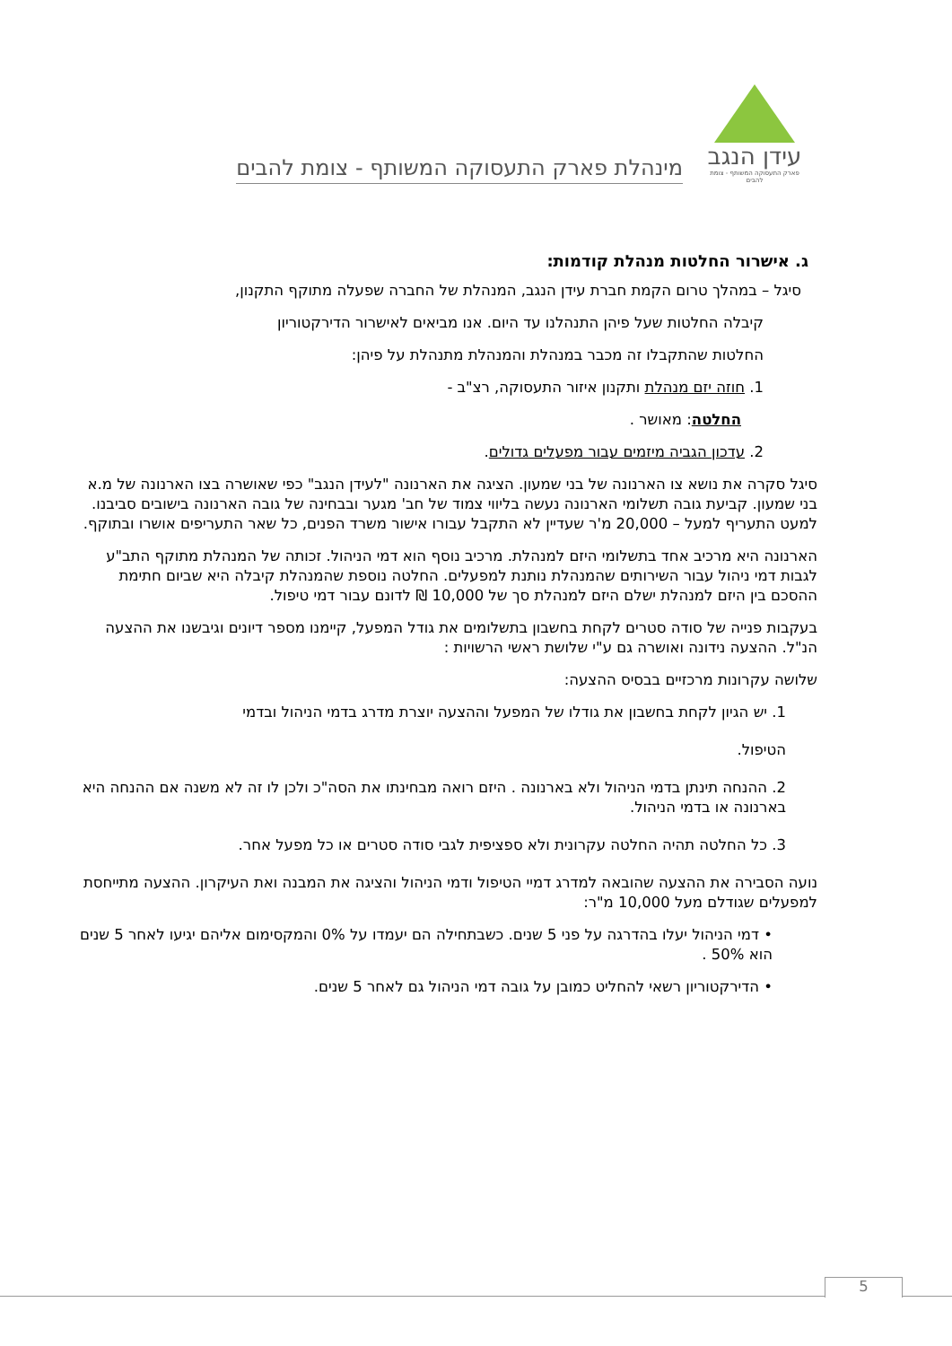עידן הנגב
פארק התעסוקה המשותף - צומת להבים
מינהלת פארק התעסוקה המשותף - צומת להבים
ג. אישרור החלטות מנהלת קודמות:
סיגל – במהלך טרום הקמת חברת עידן הנגב, המנהלת של החברה שפעלה מתוקף התקנון,
קיבלה החלטות שעל פיהן התנהלנו עד היום. אנו מביאים לאישרור הדירקטוריון
החלטות שהתקבלו זה מכבר במנהלת והמנהלת מתנהלת על פיהן:
1. חוזה יזם מנהלת ותקנון איזור התעסוקה, רצ"ב -
החלטה: מאושר .
2. עדכון הגביה מיזמים עבור מפעלים גדולים.
סיגל סקרה את נושא צו הארנונה של בני שמעון. הציגה את הארנונה "לעידן הנגב" כפי שאושרה בצו הארנונה של מ.א בני שמעון. קביעת גובה תשלומי הארנונה נעשה בליווי צמוד של חב' מגער ובבחינה של גובה הארנונה בישובים סביבנו. למעט התעריף למעל – 20,000 מ'ר שעדיין לא התקבל עבורו אישור משרד הפנים, כל שאר התעריפים אושרו ובתוקף.
הארנונה היא מרכיב אחד בתשלומי היזם למנהלת. מרכיב נוסף הוא דמי הניהול. זכותה של המנהלת מתוקף התב"ע לגבות דמי ניהול עבור השירותים שהמנהלת נותנת למפעלים. החלטה נוספת שהמנהלת קיבלה היא שביום חתימת ההסכם בין היזם למנהלת ישלם היזם למנהלת סך של 10,000 ₪ לדונם עבור דמי טיפול.
בעקבות פנייה של סודה סטרים לקחת בחשבון בתשלומים את גודל המפעל, קיימנו מספר דיונים וגיבשנו את ההצעה הנ"ל. ההצעה נידונה ואושרה גם ע"י שלושת ראשי הרשויות :
שלושה עקרונות מרכזיים בבסיס ההצעה:
1. יש הגיון לקחת בחשבון את גודלו של המפעל וההצעה יוצרת מדרג בדמי הניהול ובדמי
הטיפול.
2. ההנחה תינתן בדמי הניהול ולא בארנונה . היזם רואה מבחינתו את הסה"כ ולכן לו זה לא משנה אם ההנחה היא בארנונה או בדמי הניהול.
3. כל החלטה תהיה החלטה עקרונית ולא ספציפית לגבי סודה סטרים או כל מפעל אחר.
נועה הסבירה את ההצעה שהובאה למדרג דמיי הטיפול ודמי הניהול והציגה את המבנה ואת העיקרון. ההצעה מתייחסת למפעלים שגודלם מעל 10,000 מ"ר:
• דמי הניהול יעלו בהדרגה על פני 5 שנים. כשבתחילה הם יעמדו על 0% והמקסימום אליהם יגיעו לאחר 5 שנים הוא 50% .
• הדירקטוריון רשאי להחליט כמובן על גובה דמי הניהול גם לאחר 5 שנים.
5